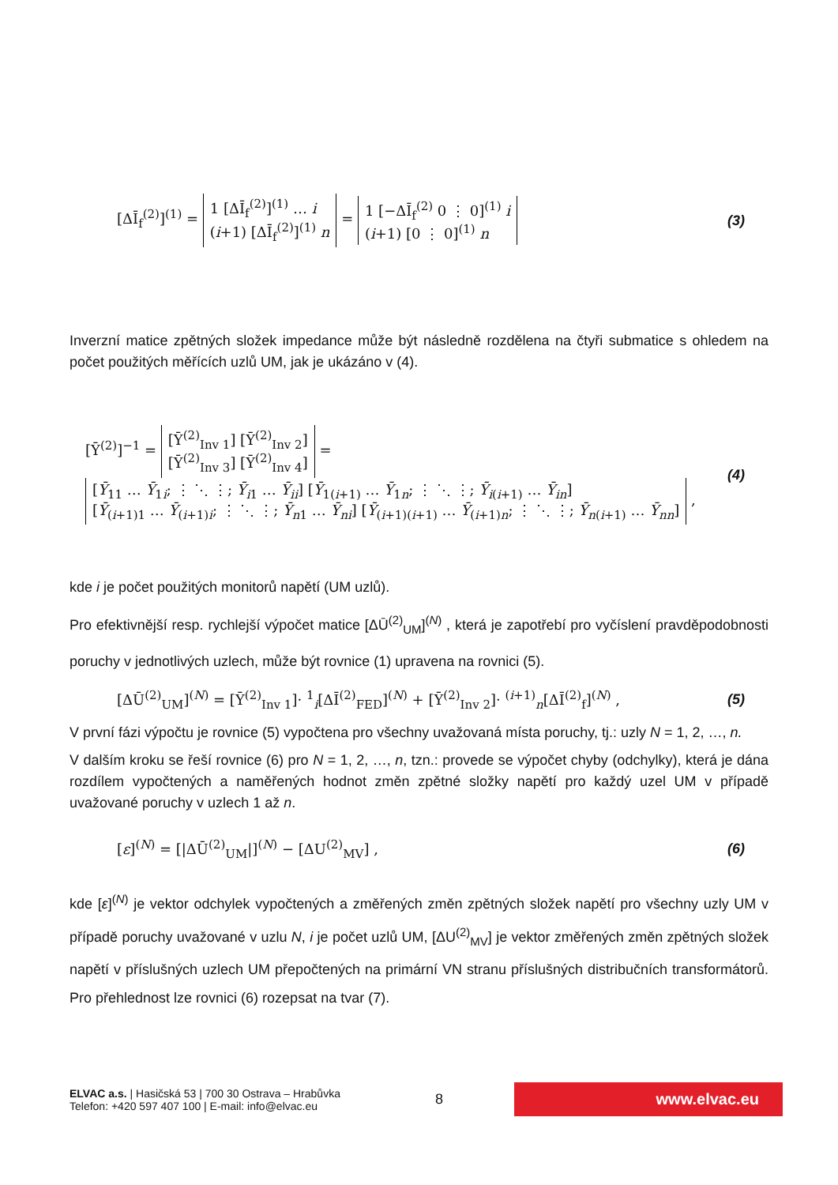[ΔĪ<sub>f</sub><sup>(2)</sup>]<sup>(1)</sup> = 1 [ΔĪ<sub>f</sub><sup>(2)</sup>]<sup>(1)</sup> … i
(i+1) [ΔĪ<sub>f</sub><sup>(2)</sup>]<sup>(1)</sup> n = 1 [−ΔĪ<sub>f</sub><sup>(2)</sup> 0 ⋮ 0]<sup>(1)</sup> i
(i+1) [0 ⋮ 0]<sup>(1)</sup> n
(3)
Inverzní matice zpětných složek impedance může být následně rozdělena na čtyři submatice s ohledem na počet použitých měřících uzlů UM, jak je ukázáno v (4).
[Ȳ<sup>(2)</sup>]<sup>−1</sup> = [Ȳ<sup>(2)</sup><sub>Inv 1</sub>] [Ȳ<sup>(2)</sup><sub>Inv 2</sub>]
[Ȳ<sup>(2)</sup><sub>Inv 3</sub>] [Ȳ<sup>(2)</sup><sub>Inv 4</sub>] = [Ȳ<sub>11</sub> … Ȳ<sub>1i</sub>; ⋮ ⋱ ⋮; Ȳ<sub>i1</sub> … Ȳ<sub>ii</sub>] [Ȳ<sub>1(i+1)</sub> … Ȳ<sub>1n</sub>; ⋮ ⋱ ⋮; Ȳ<sub>i(i+1)</sub> … Ȳ<sub>in</sub>]
[Ȳ<sub>(i+1)1</sub> … Ȳ<sub>(i+1)i</sub>; ⋮ ⋱ ⋮; Ȳ<sub>n1</sub> … Ȳ<sub>ni</sub>] [Ȳ<sub>(i+1)(i+1)</sub> … Ȳ<sub>(i+1)n</sub>; ⋮ ⋱ ⋮; Ȳ<sub>n(i+1)</sub> … Ȳ<sub>nn</sub>] ,
(4)
kde i je počet použitých monitorů napětí (UM uzlů).
Pro efektivnější resp. rychlejší výpočet matice [ΔŪ<sup>(2)</sup><sub>UM</sub>]<sup>(N)</sup> , která je zapotřebí pro vyčíslení pravděpodobnosti poruchy v jednotlivých uzlech, může být rovnice (1) upravena na rovnici (5).
[ΔŪ<sup>(2)</sup><sub>UM</sub>]<sup>(N)</sup> = [Ȳ<sup>(2)</sup><sub>Inv 1</sub>]· <sup>1</sup><sub>i</sub>[ΔĪ<sup>(2)</sup><sub>FED</sub>]<sup>(N)</sup> + [Ȳ<sup>(2)</sup><sub>Inv 2</sub>]· <sup>(i+1)</sup><sub>n</sub>[ΔĪ<sup>(2)</sup><sub>f</sub>]<sup>(N)</sup> ,
(5)
V první fázi výpočtu je rovnice (5) vypočtena pro všechny uvažovaná místa poruchy, tj.: uzly N = 1, 2, …, n.
V dalším kroku se řeší rovnice (6) pro N = 1, 2, …, n, tzn.: provede se výpočet chyby (odchylky), která je dána rozdílem vypočtených a naměřených hodnot změn zpětné složky napětí pro každý uzel UM v případě uvažované poruchy v uzlech 1 až n.
[ε]<sup>(N)</sup> = [|ΔŪ<sup>(2)</sup><sub>UM</sub>|]<sup>(N)</sup> − [ΔU<sup>(2)</sup><sub>MV</sub>] ,
(6)
kde [ε]<sup>(N)</sup> je vektor odchylek vypočtených a změřených změn zpětných složek napětí pro všechny uzly UM v případě poruchy uvažované v uzlu N, i je počet uzlů UM, [ΔU<sup>(2)</sup><sub>MV</sub>] je vektor změřených změn zpětných složek napětí v příslušných uzlech UM přepočtených na primární VN stranu příslušných distribučních transformátorů. Pro přehlednost lze rovnici (6) rozepsat na tvar (7).
ELVAC a.s. | Hasičská 53 | 700 30 Ostrava – Hrabůvka
Telefon: +420 597 407 100 | E-mail: info@elvac.eu
8
www.elvac.eu